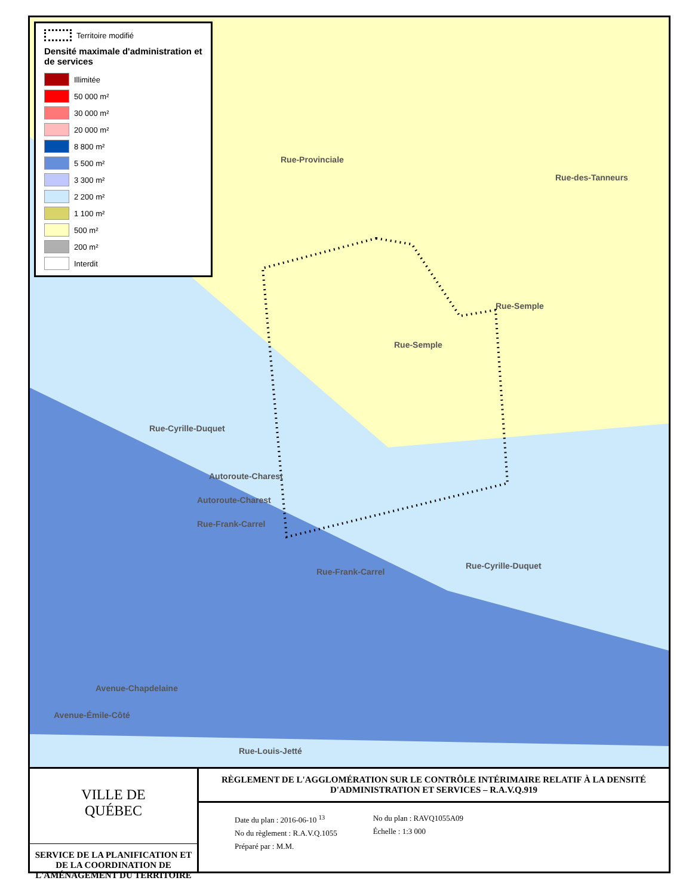Territoire modifié
Densité maximale d'administration et de services
Illimitée
50 000 m²
30 000 m²
20 000 m²
8 800 m²
5 500 m²
3 300 m²
2 200 m²
1 100 m²
500 m²
200 m²
Interdit
Rue-Provinciale
Rue-des-Tanneurs
Rue-Semple
Rue-Semple
Rue-Cyrille-Duquet
Autoroute-Charest
Autoroute-Charest
Rue-Frank-Carrel
Rue-Frank-Carrel
Rue-Cyrille-Duquet
Avenue-Chapdelaine
Avenue-Émile-Côté
Rue-Louis-Jetté
VILLE DE
QUÉBEC
SERVICE DE LA PLANIFICATION ET DE LA COORDINATION DE L'AMÉNAGEMENT DU TERRITOIRE
RÈGLEMENT DE L'AGGLOMÉRATION SUR LE CONTRÔLE INTÉRIMAIRE RELATIF À LA DENSITÉ D'ADMINISTRATION ET SERVICES – R.A.V.Q.919
Date du plan : 2016-06-10 <sup>13</sup>
No du règlement : R.A.V.Q.1055
Préparé par : M.M.
No du plan : RAVQ1055A09
Échelle : 1:3 000